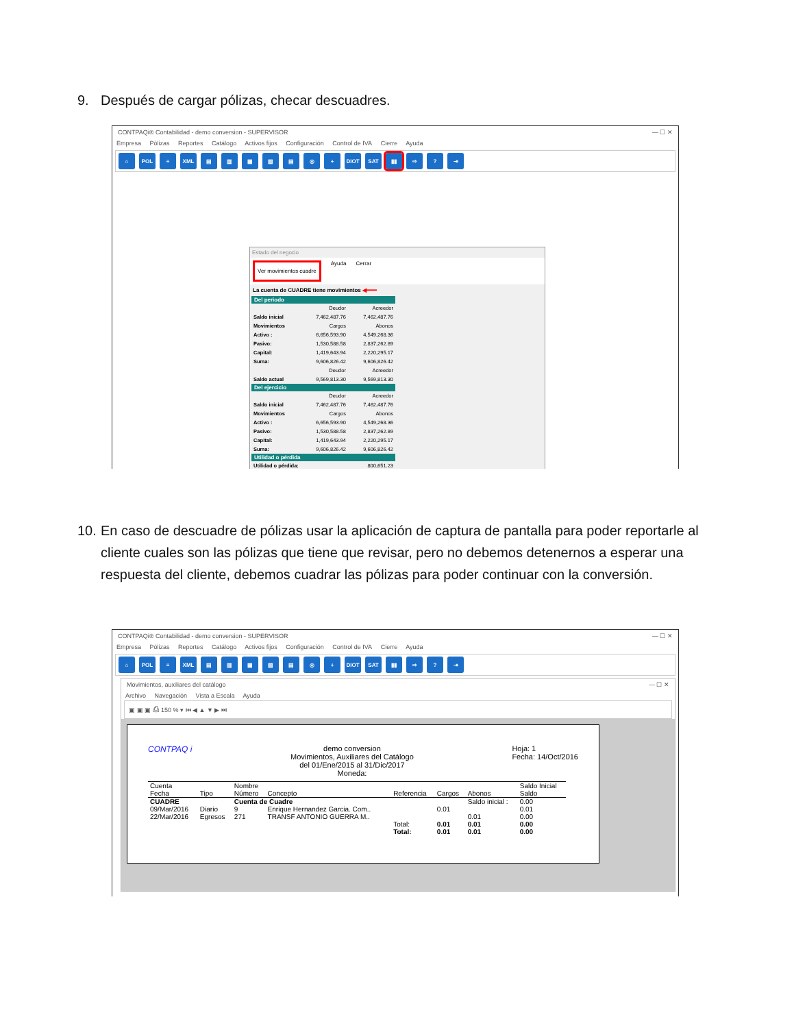9. Después de cargar pólizas, checar descuadres.
CONTPAQi® Contabilidad - demo conversion - SUPERVISOR — ☐ ✕
Empresa Pólizas Reportes Catálogo Activos fijos Configuración Control de IVA Cierre Ayuda
⌂ POL ≡ XML ▤ ▥ ▦ ▧ ▤ ◎ + DIOT SAT ▮▮ ⇨ ? ⇥
Estado del negocio
Ver movimientos cuadre Ayuda Cerrar
La cuenta de CUADRE tiene movimientos ◀━━━
Del periodo
| | Deudor | Acreedor |
| Saldo inicial | 7,462,487.76 | 7,462,487.76 |
| Movimientos | Cargos | Abonos |
| Activo : | 6,656,593.90 | 4,549,268.36 |
| Pasivo: | 1,530,588.58 | 2,837,262.89 |
| Capital: | 1,419,643.94 | 2,220,295.17 |
| Suma: | 9,606,826.42 | 9,606,826.42 |
| | Deudor | Acreedor |
| Saldo actual | 9,569,813.30 | 9,569,813.30 |
Del ejercicio
| | Deudor | Acreedor |
| Saldo inicial | 7,462,487.76 | 7,462,487.76 |
| Movimientos | Cargos | Abonos |
| Activo : | 6,656,593.90 | 4,549,268.36 |
| Pasivo: | 1,530,588.58 | 2,837,262.89 |
| Capital: | 1,419,643.94 | 2,220,295.17 |
| Suma: | 9,606,826.42 | 9,606,826.42 |
Utilidad o pérdida
| Utilidad o pérdida: | 800,651.23 |
10. En caso de descuadre de pólizas usar la aplicación de captura de pantalla para poder reportarle al cliente cuales son las pólizas que tiene que revisar, pero no debemos detenernos a esperar una respuesta del cliente, debemos cuadrar las pólizas para poder continuar con la conversión.
CONTPAQi® Contabilidad - demo conversion - SUPERVISOR — ☐ ✕
Empresa Pólizas Reportes Catálogo Activos fijos Configuración Control de IVA Cierre Ayuda
⌂ POL ≡ XML ▤ ▥ ▦ ▧ ▤ ◎ + DIOT SAT ▮▮ ⇨ ? ⇥
Movimientos, auxiliares del catálogo — ☐ ✕
Archivo Navegación Vista a Escala Ayuda
▣ ▣ ▣ ⎙ 150 % ▾ ⏮ ◀ ▲ ▼ ▶ ⏭
CONTPAQ i demo conversion
Movimientos, Auxiliares del Catálogo
del 01/Ene/2015 al 31/Dic/2017
Moneda: Hoja: 1
Fecha: 14/Oct/2016
| Cuenta | | Nombre | | | | | Saldo Inicial |
| --- | --- | --- | --- | --- | --- | --- | --- |
| Fecha | Tipo | Número | Concepto | Referencia | Cargos | Abonos | Saldo |
| CUADRE | | Cuenta de Cuadre | | | | Saldo inicial : | 0.00 |
| 09/Mar/2016 | Diario | 9 | Enrique Hernandez Garcia. Com.. | | 0.01 | | 0.01 |
| 22/Mar/2016 | Egresos | 271 | TRANSF ANTONIO GUERRA M.. | | | 0.01 | 0.00 |
| | | | | Total: | 0.01 | 0.01 | 0.00 |
| | | | | Total: | 0.01 | 0.01 | 0.00 |